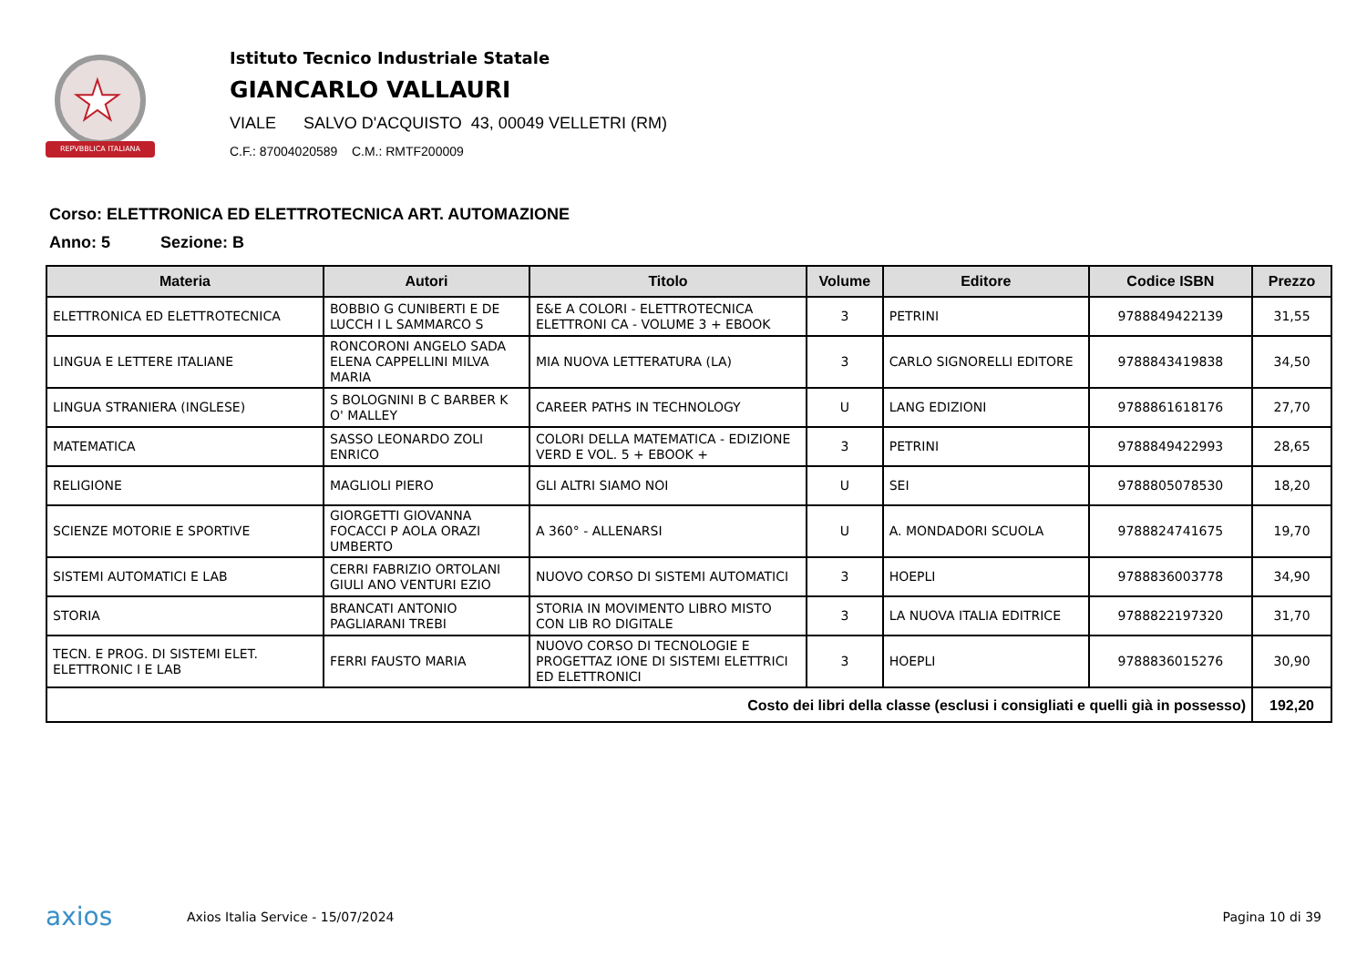★
REPVBBLICA ITALIANA
Istituto Tecnico Industriale Statale
GIANCARLO VALLAURI
VIALE SALVO D'ACQUISTO 43, 00049 VELLETRI (RM)
C.F.: 87004020589 C.M.: RMTF200009
Corso: ELETTRONICA ED ELETTROTECNICA ART. AUTOMAZIONE
Anno: 5 Sezione: B
| Materia | Autori | Titolo | Volume | Editore | Codice ISBN | Prezzo |
| --- | --- | --- | --- | --- | --- | --- |
| ELETTRONICA ED ELETTROTECNICA | BOBBIO G CUNIBERTI E DE LUCCH I L SAMMARCO S | E&E A COLORI - ELETTROTECNICA ELETTRONI CA - VOLUME 3 + EBOOK | 3 | PETRINI | 9788849422139 | 31,55 |
| LINGUA E LETTERE ITALIANE | RONCORONI ANGELO SADA ELENA CAPPELLINI MILVA MARIA | MIA NUOVA LETTERATURA (LA) | 3 | CARLO SIGNORELLI EDITORE | 9788843419838 | 34,50 |
| LINGUA STRANIERA (INGLESE) | S BOLOGNINI B C BARBER K O' MALLEY | CAREER PATHS IN TECHNOLOGY | U | LANG EDIZIONI | 9788861618176 | 27,70 |
| MATEMATICA | SASSO LEONARDO ZOLI ENRICO | COLORI DELLA MATEMATICA - EDIZIONE VERD E VOL. 5 + EBOOK + | 3 | PETRINI | 9788849422993 | 28,65 |
| RELIGIONE | MAGLIOLI PIERO | GLI ALTRI SIAMO NOI | U | SEI | 9788805078530 | 18,20 |
| SCIENZE MOTORIE E SPORTIVE | GIORGETTI GIOVANNA FOCACCI P AOLA ORAZI UMBERTO | A 360° - ALLENARSI | U | A. MONDADORI SCUOLA | 9788824741675 | 19,70 |
| SISTEMI AUTOMATICI E LAB | CERRI FABRIZIO ORTOLANI GIULI ANO VENTURI EZIO | NUOVO CORSO DI SISTEMI AUTOMATICI | 3 | HOEPLI | 9788836003778 | 34,90 |
| STORIA | BRANCATI ANTONIO PAGLIARANI TREBI | STORIA IN MOVIMENTO LIBRO MISTO CON LIB RO DIGITALE | 3 | LA NUOVA ITALIA EDITRICE | 9788822197320 | 31,70 |
| TECN. E PROG. DI SISTEMI ELET. ELETTRONIC I E LAB | FERRI FAUSTO MARIA | NUOVO CORSO DI TECNOLOGIE E PROGETTAZ IONE DI SISTEMI ELETTRICI ED ELETTRONICI | 3 | HOEPLI | 9788836015276 | 30,90 |
| Costo dei libri della classe (esclusi i consigliati e quelli già in possesso) | | | | | | 192,20 |
axios
Axios Italia Service - 15/07/2024
Pagina 10 di 39